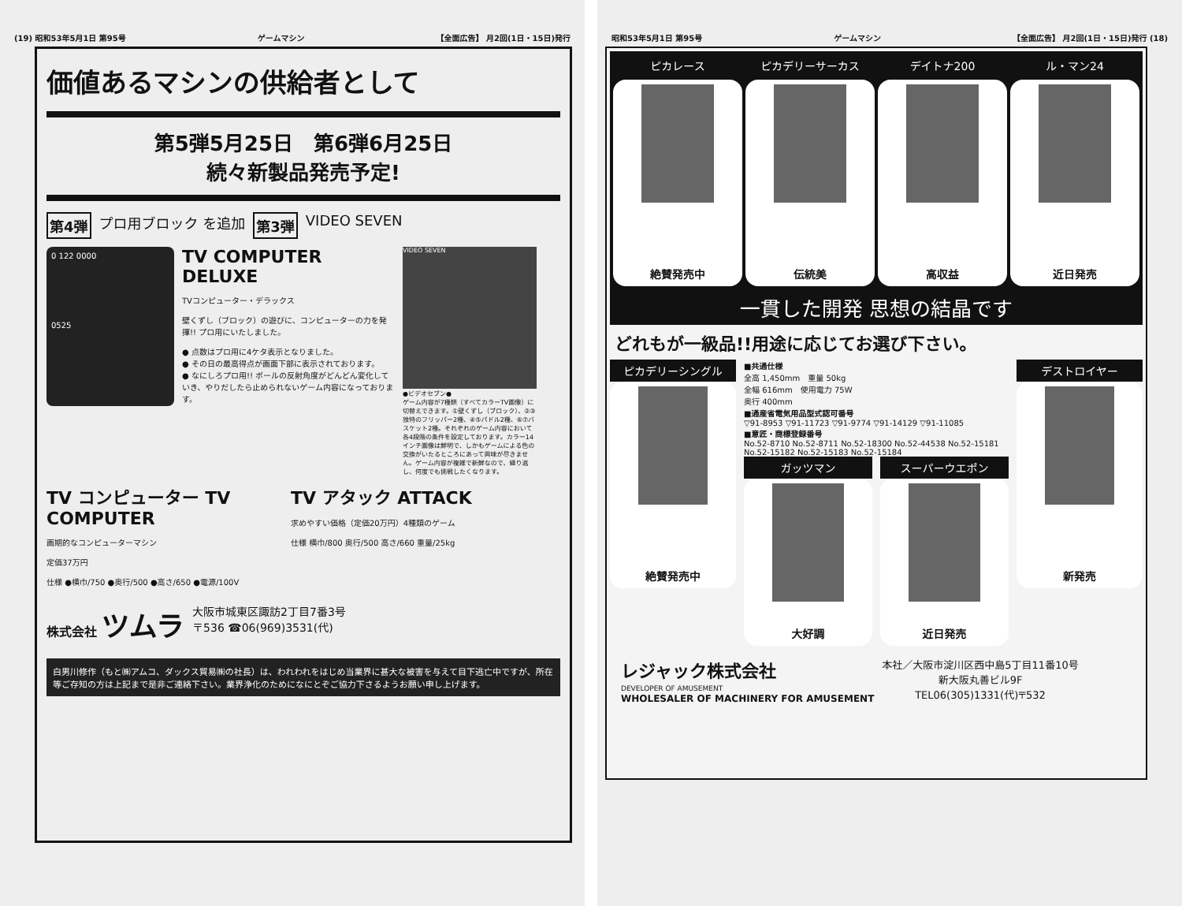(19) 昭和53年5月1日 第95号 ゲームマシン 【全面広告】 月2回(1日・15日)発行
価値あるマシンの供給者として
第5弾5月25日　第6弾6月25日
続々新製品発売予定!
第4弾 プロ用ブロック を追加 第3弾 VIDEO SEVEN
0 122 0000
0525
TV COMPUTER DELUXE
TVコンピューター・デラックス
壁くずし（ブロック）の遊びに、コンピューターの力を発揮!! プロ用にいたしました。
● 点数はプロ用に4ケタ表示となりました。
● その日の最高得点が画面下部に表示されております。
● なにしろプロ用!! ボールの反射角度がどんどん変化していき、やりだしたら止められないゲーム内容になっております。
VIDEO SEVEN
●ビデオセブン●
ゲーム内容が7種類（すべてカラーTV画像）に切替えできます。①壁くずし（ブロック）、②③独特のフリッパー2種、④⑤パドル2種、⑥⑦バスケット2種。それぞれのゲーム内容において各4段階の条件を設定しております。カラー14インチ画像は鮮明で、しかもゲームによる色の交換がいたるところにあって興味が尽きません。ゲーム内容が複雑で新鮮なので、繰り返し、何度でも挑戦したくなります。
TV コンピューター TV COMPUTER
画期的なコンピューターマシン
定価37万円
仕様 ●横巾/750 ●奥行/500 ●高さ/650 ●電源/100V
TV アタック ATTACK
求めやすい価格（定価20万円）4種類のゲーム
仕様 横巾/800 奥行/500 高さ/660 重量/25kg
株式会社 ツムラ
大阪市城東区諏訪2丁目7番3号
〒536 ☎06(969)3531(代)
白男川修作（もと㈱アムコ、ダックス貿易㈱の社長）は、われわれをはじめ当業界に甚大な被害を与えて目下逃亡中ですが、所在等ご存知の方は上記まで是非ご連絡下さい。業界浄化のためになにとぞご協力下さるようお願い申し上げます。
昭和53年5月1日 第95号 ゲームマシン 【全面広告】 月2回(1日・15日)発行 (18)
ピカレース
ピカデリーサーカス
デイトナ200
ル・マン24
絶賛発売中
伝統美
高収益
近日発売
一貫した開発 思想の結晶です
どれもが一級品!!用途に応じてお選び下さい。
ピカデリーシングル
絶賛発売中
■共通仕様
全高 1,450mm　重量 50kg
全幅 616mm　使用電力 75W
奥行 400mm
■通産省電気用品型式認可番号
▽91-8953 ▽91-11723 ▽91-9774 ▽91-14129 ▽91-11085
■意匠・商標登録番号
No.52-8710 No.52-8711 No.52-18300 No.52-44538 No.52-15181 No.52-15182 No.52-15183 No.52-15184
ガッツマン
大好調
スーパーウエポン
近日発売
デストロイヤー
新発売
レジャック株式会社
DEVELOPER OF AMUSEMENT
WHOLESALER OF MACHINERY FOR AMUSEMENT
本社／大阪市淀川区西中島5丁目11番10号
新大阪丸善ビル9F
TEL06(305)1331(代)〒532